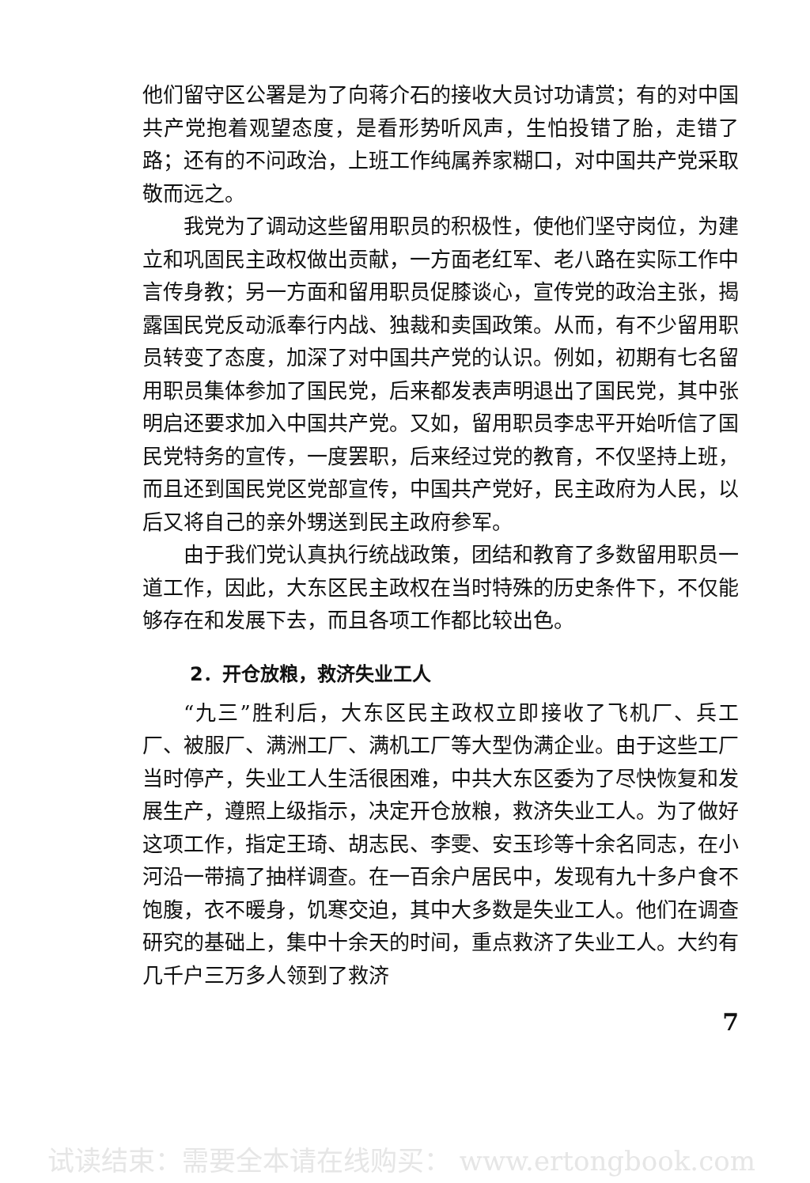他们留守区公署是为了向蒋介石的接收大员讨功请赏；有的对中国共产党抱着观望态度，是看形势听风声，生怕投错了胎，走错了路；还有的不问政治，上班工作纯属养家糊口，对中国共产党采取敬而远之。
我党为了调动这些留用职员的积极性，使他们坚守岗位，为建立和巩固民主政权做出贡献，一方面老红军、老八路在实际工作中言传身教；另一方面和留用职员促膝谈心，宣传党的政治主张，揭露国民党反动派奉行内战、独裁和卖国政策。从而，有不少留用职员转变了态度，加深了对中国共产党的认识。例如，初期有七名留用职员集体参加了国民党，后来都发表声明退出了国民党，其中张明启还要求加入中国共产党。又如，留用职员李忠平开始听信了国民党特务的宣传，一度罢职，后来经过党的教育，不仅坚持上班，而且还到国民党区党部宣传，中国共产党好，民主政府为人民，以后又将自己的亲外甥送到民主政府参军。
由于我们党认真执行统战政策，团结和教育了多数留用职员一道工作，因此，大东区民主政权在当时特殊的历史条件下，不仅能够存在和发展下去，而且各项工作都比较出色。
2．开仓放粮，救济失业工人
“九三”胜利后，大东区民主政权立即接收了飞机厂、兵工厂、被服厂、满洲工厂、满机工厂等大型伪满企业。由于这些工厂当时停产，失业工人生活很困难，中共大东区委为了尽快恢复和发展生产，遵照上级指示，决定开仓放粮，救济失业工人。为了做好这项工作，指定王琦、胡志民、李雯、安玉珍等十余名同志，在小河沿一带搞了抽样调查。在一百余户居民中，发现有九十多户食不饱腹，衣不暖身，饥寒交迫，其中大多数是失业工人。他们在调查研究的基础上，集中十余天的时间，重点救济了失业工人。大约有几千户三万多人领到了救济
7
试读结束：需要全本请在线购买： www.ertongbook.com